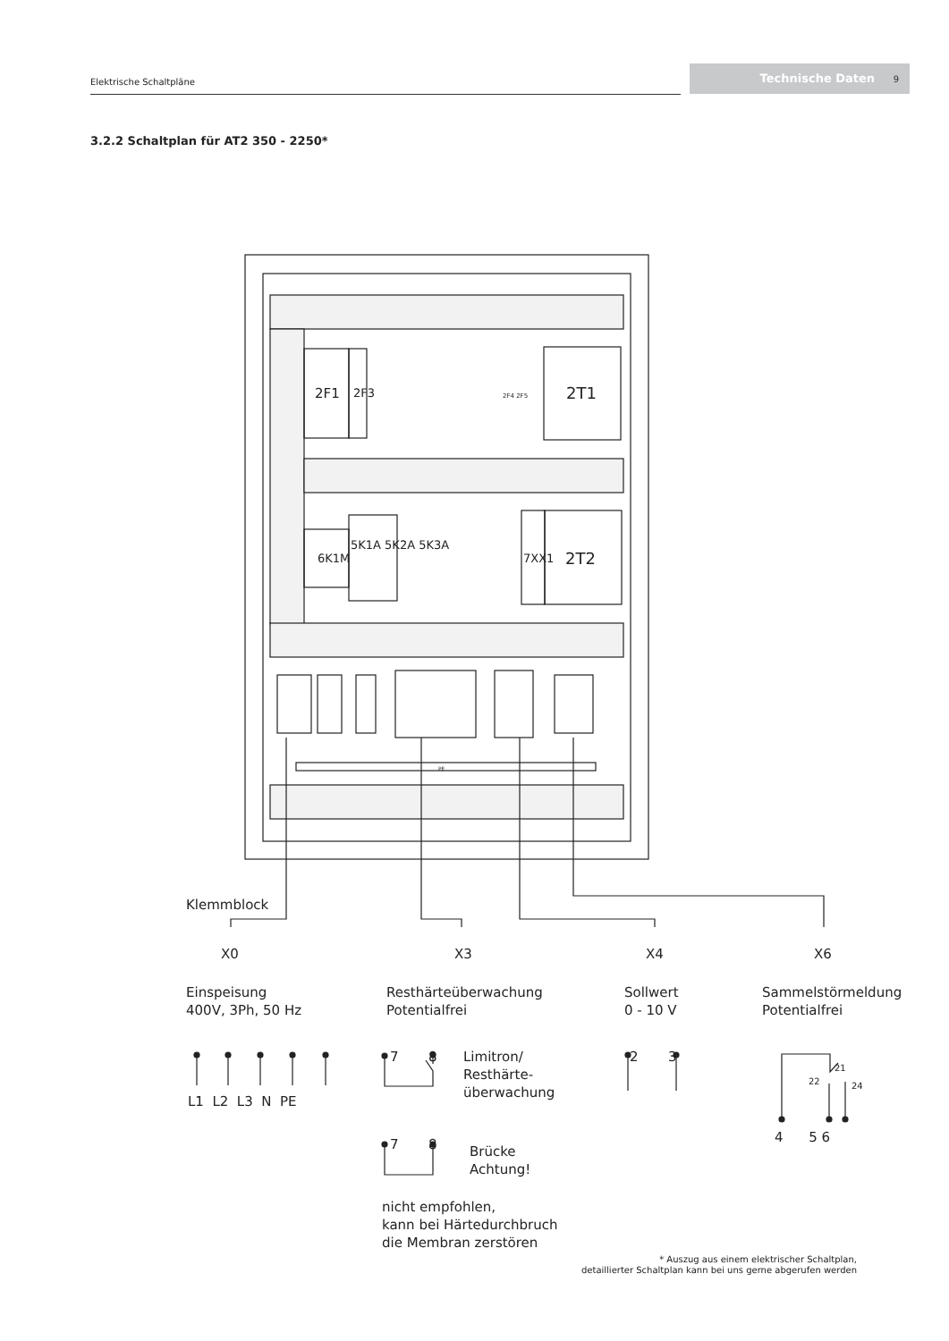Elektrische Schaltpläne
Technische Daten 9
3.2.2 Schaltplan für AT2 350 - 2250*
2F1 2F3 2F4 2F5 2T1
6K1M
5K1A 5K2A 5K3A
7XX1 2T2
PE
Klemmblock
X0 X3 X4 X6
Einspeisung
400V, 3Ph, 50 Hz
Resthärteüberwachung
Potentialfrei
Sollwert
0 - 10 V
Sammelstörmeldung
Potentialfrei
L1 L2 L3 N PE
7 8
Limitron/
Resthärte-
überwachung
7 8
Brücke
Achtung!
nicht empfohlen,
kann bei Härtedurchbruch
die Membran zerstören
2 3
21
22 24
4 5 6
* Auszug aus einem elektrischer Schaltplan,
detaillierter Schaltplan kann bei uns gerne abgerufen werden